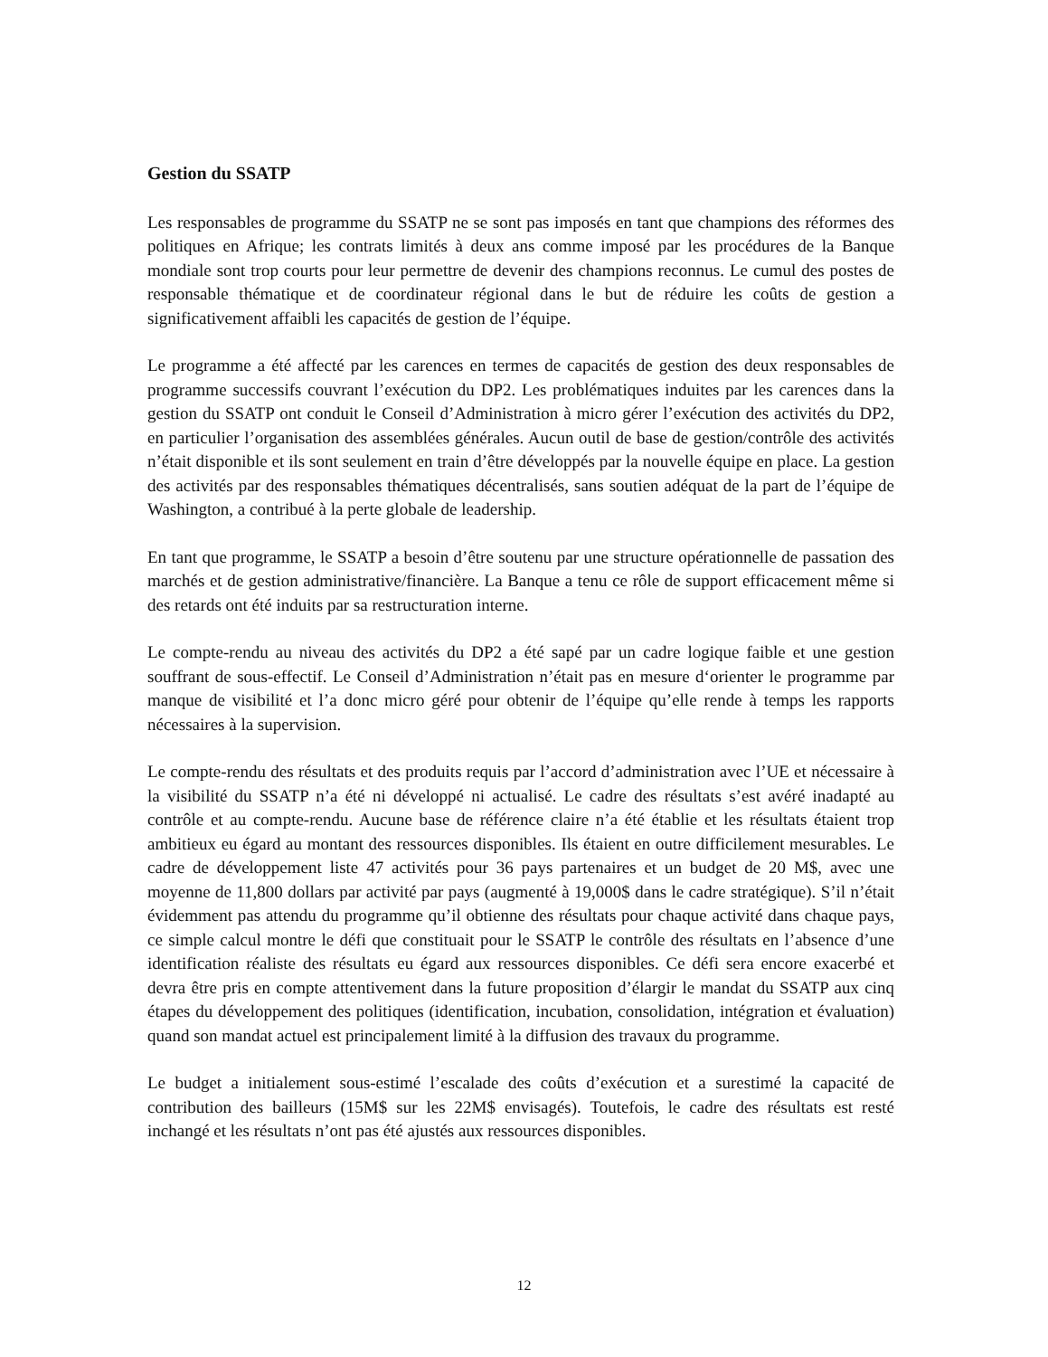Gestion du SSATP
Les responsables de programme du SSATP ne se sont pas imposés en tant que champions des réformes des politiques en Afrique; les contrats limités à deux ans comme imposé par les procédures de la Banque mondiale sont trop courts pour leur permettre de devenir des champions reconnus. Le cumul des postes de responsable thématique et de coordinateur régional dans le but de réduire les coûts de gestion a significativement affaibli les capacités de gestion de l’équipe.
Le programme a été affecté par les carences en termes de capacités de gestion des deux responsables de programme successifs couvrant l’exécution du DP2. Les problématiques induites par les carences dans la gestion du SSATP ont conduit le Conseil d’Administration à micro gérer l’exécution des activités du DP2, en particulier l’organisation des assemblées générales. Aucun outil de base de gestion/contrôle des activités n’était disponible et ils sont seulement en train d’être développés par la nouvelle équipe en place. La gestion des activités par des responsables thématiques décentralisés, sans soutien adéquat de la part de l’équipe de Washington, a contribué à la perte globale de leadership.
En tant que programme, le SSATP a besoin d’être soutenu par une structure opérationnelle de passation des marchés et de gestion administrative/financière. La Banque a tenu ce rôle de support efficacement même si des retards ont été induits par sa restructuration interne.
Le compte-rendu au niveau des activités du DP2 a été sapé par un cadre logique faible et une gestion souffrant de sous-effectif. Le Conseil d’Administration n’était pas en mesure d‘orienter le programme par manque de visibilité et l’a donc micro géré pour obtenir de l’équipe qu’elle rende à temps les rapports nécessaires à la supervision.
Le compte-rendu des résultats et des produits requis par l’accord d’administration avec l’UE et nécessaire à la visibilité du SSATP n’a été ni développé ni actualisé. Le cadre des résultats s’est avéré inadapté au contrôle et au compte-rendu. Aucune base de référence claire n’a été établie et les résultats étaient trop ambitieux eu égard au montant des ressources disponibles. Ils étaient en outre difficilement mesurables. Le cadre de développement liste 47 activités pour 36 pays partenaires et un budget de 20 M$, avec une moyenne de 11,800 dollars par activité par pays (augmenté à 19,000$ dans le cadre stratégique). S’il n’était évidemment pas attendu du programme qu’il obtienne des résultats pour chaque activité dans chaque pays, ce simple calcul montre le défi que constituait pour le SSATP le contrôle des résultats en l’absence d’une identification réaliste des résultats eu égard aux ressources disponibles. Ce défi sera encore exacerbé et devra être pris en compte attentivement dans la future proposition d’élargir le mandat du SSATP aux cinq étapes du développement des politiques (identification, incubation, consolidation, intégration et évaluation) quand son mandat actuel est principalement limité à la diffusion des travaux du programme.
Le budget a initialement sous-estimé l’escalade des coûts d’exécution et a surestimé la capacité de contribution des bailleurs (15M$ sur les 22M$ envisagés). Toutefois, le cadre des résultats est resté inchangé et les résultats n’ont pas été ajustés aux ressources disponibles.
12